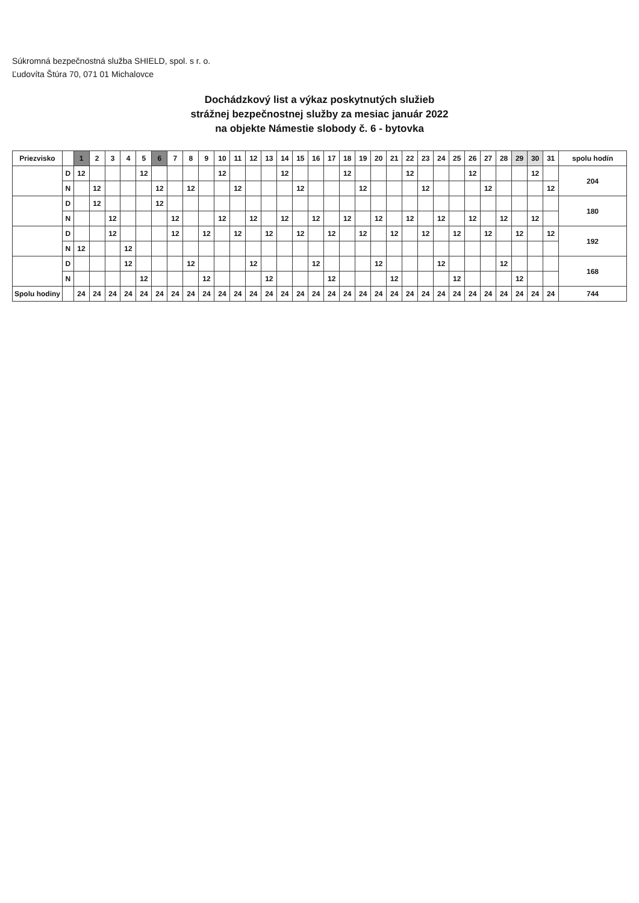Súkromná bezpečnostná služba SHIELD, spol. s r. o.
Ľudovíta Štúra 70, 071 01 Michalovce
Dochádzkový list a výkaz poskytnutých služieb
strážnej bezpečnostnej služby za mesiac január 2022
na objekte Námestie slobody č. 6 - bytovka
| Priezvisko | | 1 | 2 | 3 | 4 | 5 | 6 | 7 | 8 | 9 | 10 | 11 | 12 | 13 | 14 | 15 | 16 | 17 | 18 | 19 | 20 | 21 | 22 | 23 | 24 | 25 | 26 | 27 | 28 | 29 | 30 | 31 | spolu hodín |
| --- | --- | --- | --- | --- | --- | --- | --- | --- | --- | --- | --- | --- | --- | --- | --- | --- | --- | --- | --- | --- | --- | --- | --- | --- | --- | --- | --- | --- | --- | --- | --- | --- | --- |
| | D | 12 | | | | 12 | | | | | 12 | | | | 12 | | | | 12 | | | | 12 | | | | 12 | | | | 12 | | 204 |
| | N | | 12 | | | | 12 | | 12 | | | 12 | | | | 12 | | | | 12 | | | | 12 | | | | 12 | | | | 12 | |
| | D | | 12 | | | | 12 | | | | | | | | | | | | | | | | | | | | | | | | | | 180 |
| | N | | | 12 | | | | 12 | | | 12 | | 12 | | 12 | | 12 | | 12 | | 12 | | 12 | | 12 | | 12 | | 12 | | 12 | | |
| | D | | | 12 | | | | 12 | | 12 | | 12 | | 12 | | 12 | | 12 | | 12 | | 12 | | 12 | | 12 | | 12 | | 12 | | 12 | 192 |
| | N | 12 | | | 12 | | | | | | | | | | | | | | | | | | | | | | | | | | | | |
| | D | | | | 12 | | | | 12 | | | | 12 | | | | 12 | | | | 12 | | | | 12 | | | | 12 | | | | 168 |
| | N | | | | | 12 | | | | 12 | | | | 12 | | | | 12 | | | | 12 | | | | 12 | | | | 12 | | | |
| Spolu hodiny | | 24 | 24 | 24 | 24 | 24 | 24 | 24 | 24 | 24 | 24 | 24 | 24 | 24 | 24 | 24 | 24 | 24 | 24 | 24 | 24 | 24 | 24 | 24 | 24 | 24 | 24 | 24 | 24 | 24 | 24 | 24 | 744 |